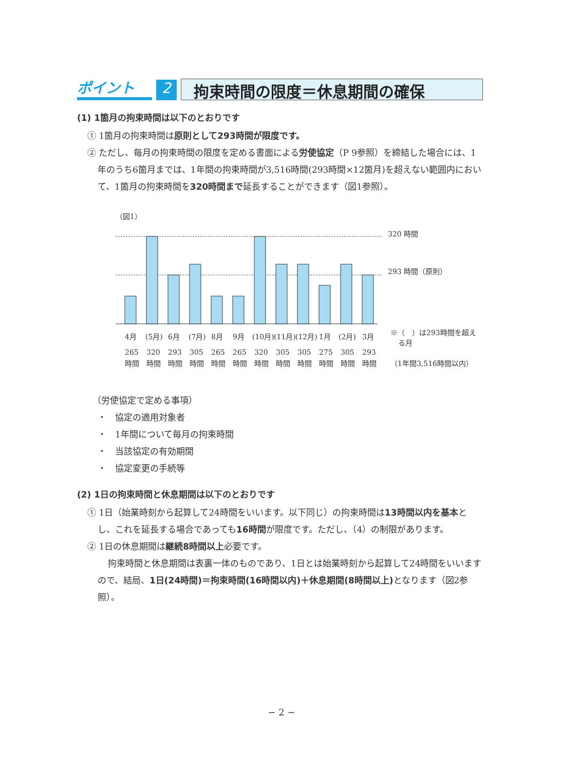ポイント
2
拘束時間の限度＝休息期間の確保
(1) 1箇月の拘束時間は以下のとおりです
① 1箇月の拘束時間は原則として293時間が限度です。
② ただし、毎月の拘束時間の限度を定める書面による労使協定（P 9参照）を締結した場合には、1年のうち6箇月までは、1年間の拘束時間が3,516時間(293時間×12箇月)を超えない範囲内において、1箇月の拘束時間を320時間まで延長することができます（図1参照）。
（図1）
320 時間
293 時間（原則）
4月
(5月)
6月
(7月)
8月
9月
(10月)
(11月)
(12月)
1月
(2月)
3月
265
320
293
305
265
265
320
305
305
275
305
293
時間
時間
時間
時間
時間
時間
時間
時間
時間
時間
時間
時間
※（　）は293時間を超え
る月
（1年間3,516時間以内）
（労使協定で定める事項）
・　協定の適用対象者
・　1年間について毎月の拘束時間
・　当該協定の有効期間
・　協定変更の手続等
(2) 1日の拘束時間と休息期間は以下のとおりです
① 1日（始業時刻から起算して24時間をいいます。以下同じ）の拘束時間は13時間以内を基本とし、これを延長する場合であっても16時間が限度です。ただし、（4）の制限があります。
② 1日の休息期間は継続8時間以上必要です。
拘束時間と休息期間は表裏一体のものであり、1日とは始業時刻から起算して24時間をいいますので、結局、1日(24時間)＝拘束時間(16時間以内)＋休息期間(8時間以上) となります（図2参照）。
− 2 −